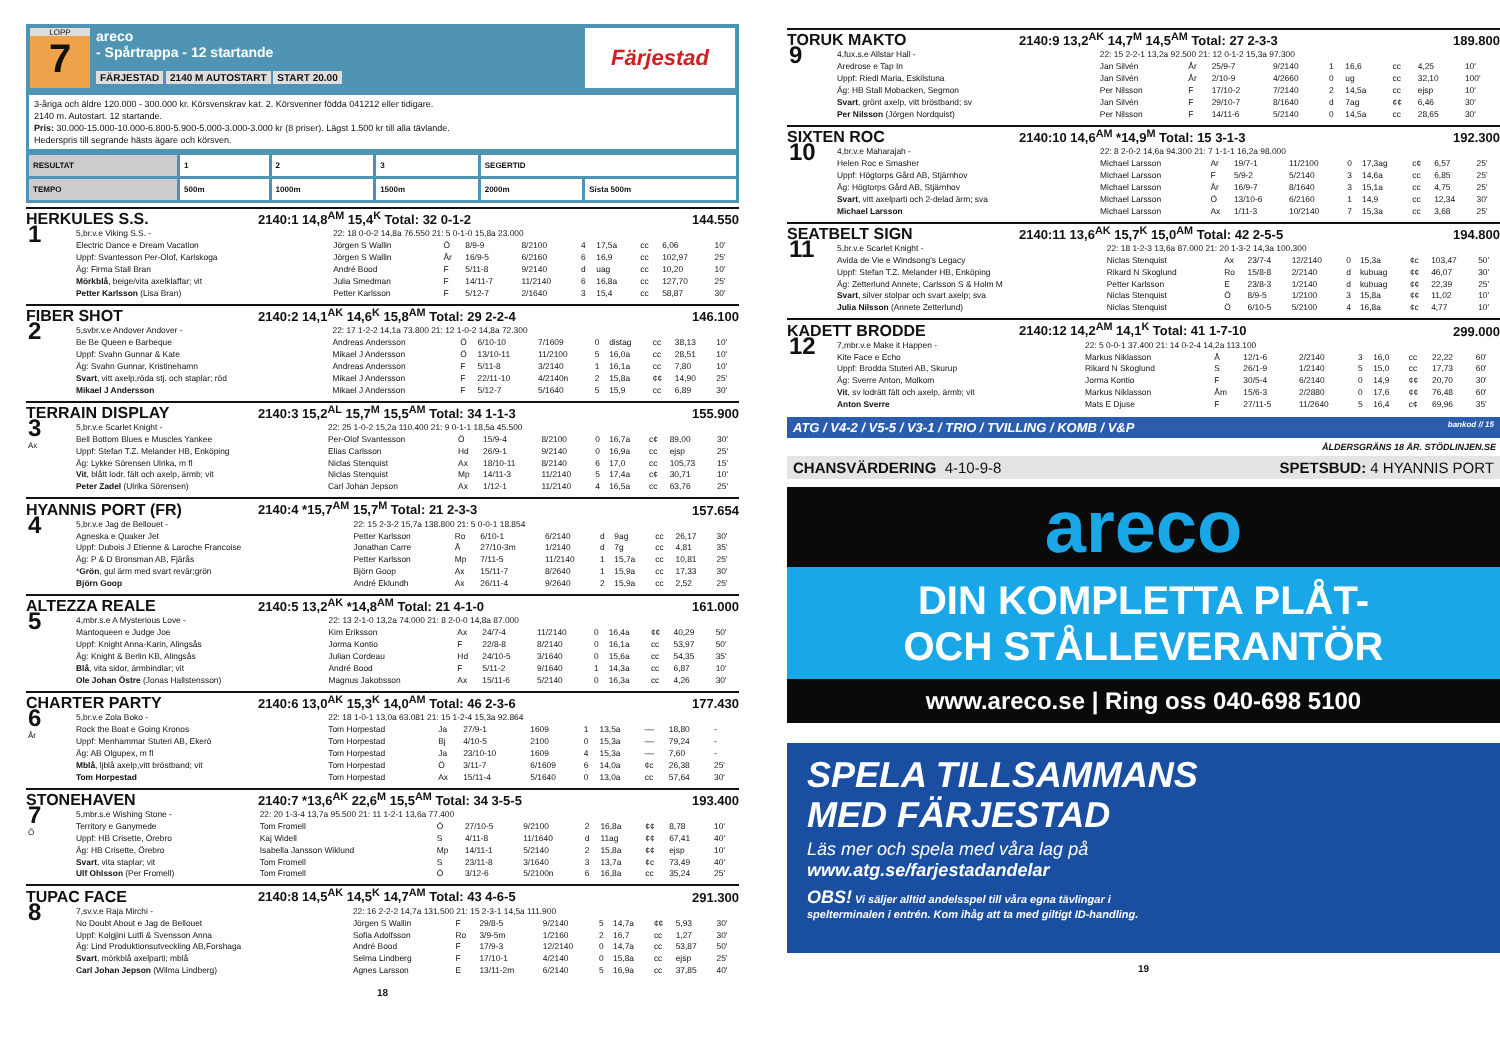LOPP
7
areco
- Spårtrappa - 12 startande
FÄRJESTAD 2140 M AUTOSTART START 20.00
Färjestad
3-åriga och äldre 120.000 - 300.000 kr. Körsvenskrav kat. 2. Körsvenner födda 041212 eller tidigare.
2140 m. Autostart. 12 startande.
Pris: 30.000-15.000-10.000-6.800-5.900-5.000-3.000-3.000 kr (8 priser). Lägst 1.500 kr till alla tävlande.
Hederspris till segrande hästs ägare och körsven.
| RESULTAT | 1 | 2 | 3 | SEGERTID | |
| TEMPO | 500m | 1000m | 1500m | 2000m | Sista 500m |
HERKULES S.S. 2140:1 14,8<sup>AM</sup> 15,4<sup>K</sup> Total: 32 0-1-2 144.550
| 1 | 5,br.v.e Viking S.S. - | 22: 18 0-0-2 14,8a 76.550 21: 5 0-1-0 15,8a 23.000 | | | | | | | | |
| | Electric Dance e Dream Vacation | Jörgen S Wallin | Ö | 8/9-9 | 8/2100 | 4 | 17,5a | cc | 6,06 | 10' |
| | Uppf: Svantesson Per-Olof, Karlskoga | Jörgen S Wallin | År | 16/9-5 | 6/2160 | 6 | 16,9 | cc | 102,97 | 25' |
| | Äg: Firma Stall Bran | André Bood | F | 5/11-8 | 9/2140 | d | uag | cc | 10,20 | 10' |
| | Mörkblå , beige/vita axelklaffar; vit | Julia Smedman | F | 14/11-7 | 11/2140 | 6 | 16,8a | cc | 127,70 | 25' |
| | Petter Karlsson (Lisa Bran) | Petter Karlsson | F | 5/12-7 | 2/1640 | 3 | 15,4 | cc | 58,87 | 30' |
FIBER SHOT 2140:2 14,1<sup>AK</sup> 14,6<sup>K</sup> 15,8<sup>AM</sup> Total: 29 2-2-4 146.100
| 2 | 5,svbr.v.e Andover Andover - | 22: 17 1-2-2 14,1a 73.800 21: 12 1-0-2 14,8a 72.300 | | | | | | | | |
| | Be Be Queen e Barbeque | Andreas Andersson | Ö | 6/10-10 | 7/1609 | 0 | distag | cc | 38,13 | 10' |
| | Uppf: Svahn Gunnar & Kate | Mikael J Andersson | Ö | 13/10-11 | 11/2100 | 5 | 16,0a | cc | 28,51 | 10' |
| | Äg: Svahn Gunnar, Kristinehamn | Andreas Andersson | F | 5/11-8 | 3/2140 | 1 | 16,1a | cc | 7,80 | 10' |
| | Svart , vitt axelp,röda stj. och staplar; röd | Mikael J Andersson | F | 22/11-10 | 4/2140n | 2 | 15,8a | ¢¢ | 14,90 | 25' |
| | Mikael J Andersson | Mikael J Andersson | F | 5/12-7 | 5/1640 | 5 | 15,9 | cc | 6,89 | 30' |
TERRAIN DISPLAY 2140:3 15,2<sup>AL</sup> 15,7<sup>M</sup> 15,5<sup>AM</sup> Total: 34 1-1-3 155.900
| 3 Ax | 5,br.v.e Scarlet Knight - | 22: 25 1-0-2 15,2a 110.400 21: 9 0-1-1 18,5a 45.500 | | | | | | | | |
| | Bell Bottom Blues e Muscles Yankee | Per-Olof Svantesson | Ö | 15/9-4 | 8/2100 | 0 | 16,7a | c¢ | 89,00 | 30' |
| | Uppf: Stefan T.Z. Melander HB, Enköping | Elias Carlsson | Hd | 26/9-1 | 9/2140 | 0 | 16,9a | cc | ejsp | 25' |
| | Äg: Lykke Sörensen Ulrika, m fl | Niclas Stenquist | Ax | 18/10-11 | 8/2140 | 6 | 17,0 | cc | 105,73 | 15' |
| | Vit , blått lodr. fält och axelp, ärmb; vit | Niclas Stenquist | Mp | 14/11-3 | 11/2140 | 5 | 17,4a | c¢ | 30,71 | 10' |
| | Peter Zadel (Ulrika Sörensen) | Carl Johan Jepson | Ax | 1/12-1 | 11/2140 | 4 | 16,5a | cc | 63,76 | 25' |
HYANNIS PORT (FR) 2140:4 *15,7<sup>AM</sup> 15,7<sup>M</sup> Total: 21 2-3-3 157.654
| 4 | 5,br.v.e Jag de Bellouet - | 22: 15 2-3-2 15,7a 138.800 21: 5 0-0-1 18.854 | | | | | | | | |
| | Agneska e Quaker Jet | Petter Karlsson | Ro | 6/10-1 | 6/2140 | d | 9ag | cc | 26,17 | 30' |
| | Uppf: Dubois J Etienne & Laroche Francoise | Jonathan Carre | Å | 27/10-3m | 1/2140 | d | 7g | cc | 4,81 | 35' |
| | Äg: P & D Bronsman AB, Fjärås | Petter Karlsson | Mp | 7/11-5 | 11/2140 | 1 | 15,7a | cc | 10,81 | 25' |
| | * Grön , gul ärm med svart revär;grön | Björn Goop | Ax | 15/11-7 | 8/2640 | 1 | 15,9a | cc | 17,33 | 30' |
| | Björn Goop | André Eklundh | Ax | 26/11-4 | 9/2640 | 2 | 15,9a | cc | 2,52 | 25' |
ALTEZZA REALE 2140:5 13,2<sup>AK</sup> *14,8<sup>AM</sup> Total: 21 4-1-0 161.000
| 5 | 4,mbr.s.e A Mysterious Love - | 22: 13 2-1-0 13,2a 74.000 21: 8 2-0-0 14,8a 87.000 | | | | | | | | |
| | Mantoqueen e Judge Joe | Kim Eriksson | Ax | 24/7-4 | 11/2140 | 0 | 16,4a | ¢¢ | 40,29 | 50' |
| | Uppf: Knight Anna-Karin, Alingsås | Jorma Kontio | F | 22/8-8 | 8/2140 | 0 | 16,1a | cc | 53,97 | 50' |
| | Äg: Knight & Berlin KB, Alingsås | Julian Cordeau | Hd | 24/10-5 | 3/1640 | 0 | 15,6a | cc | 54,35 | 35' |
| | Blå , vita sidor, ärmbindlar; vit | André Bood | F | 5/11-2 | 9/1640 | 1 | 14,3a | cc | 6,87 | 10' |
| | Ole Johan Östre (Jonas Hallstensson) | Magnus Jakobsson | Ax | 15/11-6 | 5/2140 | 0 | 16,3a | cc | 4,26 | 30' |
CHARTER PARTY 2140:6 13,0<sup>AK</sup> 15,3<sup>K</sup> 14,0<sup>AM</sup> Total: 46 2-3-6 177.430
| 6 År | 5,br.v.e Zola Boko - | 22: 18 1-0-1 13,0a 63.081 21: 15 1-2-4 15,3a 92.864 | | | | | | | | |
| | Rock the Boat e Going Kronos | Tom Horpestad | Ja | 27/9-1 | 1609 | 1 | 13,5a | –– | 18,80 | - |
| | Uppf: Menhammar Stuteri AB, Ekerö | Tom Horpestad | Bj | 4/10-5 | 2100 | 0 | 15,3a | –– | 79,24 | - |
| | Äg: AB Olgupex, m fl | Tom Horpestad | Ja | 23/10-10 | 1609 | 4 | 15,3a | –– | 7,60 | - |
| | Mblå , ljblå axelp,vitt bröstband; vit | Tom Horpestad | Ö | 3/11-7 | 6/1609 | 6 | 14,0a | ¢c | 26,38 | 25' |
| | Tom Horpestad | Tom Horpestad | Ax | 15/11-4 | 5/1640 | 0 | 13,0a | cc | 57,64 | 30' |
STONEHAVEN 2140:7 *13,6<sup>AK</sup> 22,6<sup>M</sup> 15,5<sup>AM</sup> Total: 34 3-5-5 193.400
| 7 Ö | 5,mbr.s.e Wishing Stone - | 22: 20 1-3-4 13,7a 95.500 21: 11 1-2-1 13,6a 77.400 | | | | | | | | |
| | Territory e Ganymede | Tom Fromell | Ö | 27/10-5 | 9/2100 | 2 | 16,8a | ¢¢ | 8,78 | 10' |
| | Uppf: HB Crisette, Örebro | Kaj Widell | S | 4/11-8 | 11/1640 | d | 11ag | ¢¢ | 67,41 | 40' |
| | Äg: HB Crisette, Örebro | Isabella Jansson Wiklund | Mp | 14/11-1 | 5/2140 | 2 | 15,8a | ¢¢ | ejsp | 10' |
| | Svart , vita staplar; vit | Tom Fromell | S | 23/11-8 | 3/1640 | 3 | 13,7a | ¢c | 73,49 | 40' |
| | Ulf Ohlsson (Per Fromell) | Tom Fromell | Ö | 3/12-6 | 5/2100n | 6 | 16,8a | cc | 35,24 | 25' |
TUPAC FACE 2140:8 14,5<sup>AK</sup> 14,5<sup>K</sup> 14,7<sup>AM</sup> Total: 43 4-6-5 291.300
| 8 | 7,sv.v.e Raja Mirchi - | 22: 16 2-2-2 14,7a 131.500 21: 15 2-3-1 14,5a 111.900 | | | | | | | | |
| | No Doubt About e Jag de Bellouet | Jörgen S Wallin | F | 29/8-5 | 9/2140 | 5 | 14,7a | ¢¢ | 5,93 | 30' |
| | Uppf: Kolgjini Lutfi & Svensson Anna | Sofia Adolfsson | Ro | 3/9-5m | 1/2160 | 2 | 16,7 | cc | 1,27 | 30' |
| | Äg: Lind Produktionsutveckling AB,Forshaga | André Bood | F | 17/9-3 | 12/2140 | 0 | 14,7a | cc | 53,87 | 50' |
| | Svart , mörkblå axelparti; mblå | Selma Lindberg | F | 17/10-1 | 4/2140 | 0 | 15,8a | cc | ejsp | 25' |
| | Carl Johan Jepson (Wilma Lindberg) | Agnes Larsson | E | 13/11-2m | 6/2140 | 5 | 16,9a | cc | 37,85 | 40' |
18
TORUK MAKTO 2140:9 13,2<sup>AK</sup> 14,7<sup>M</sup> 14,5<sup>AM</sup> Total: 27 2-3-3 189.800
| 9 | 4,fux.s.e Allstar Hall - | 22: 15 2-2-1 13,2a 92.500 21: 12 0-1-2 15,3a 97.300 | | | | | | | | |
| | Aredrose e Tap In | Jan Silvén | År | 25/9-7 | 9/2140 | 1 | 16,6 | cc | 4,25 | 10' |
| | Uppf: Riedl Maria, Eskilstuna | Jan Silvén | År | 2/10-9 | 4/2660 | 0 | ug | cc | 32,10 | 100' |
| | Äg: HB Stall Mobacken, Segmon | Per Nilsson | F | 17/10-2 | 7/2140 | 2 | 14,5a | cc | ejsp | 10' |
| | Svart , grönt axelp, vitt bröstband; sv | Jan Silvén | F | 29/10-7 | 8/1640 | d | 7ag | ¢¢ | 6,46 | 30' |
| | Per Nilsson (Jörgen Nordquist) | Per Nilsson | F | 14/11-6 | 5/2140 | 0 | 14,5a | cc | 28,65 | 30' |
SIXTEN ROC 2140:10 14,6<sup>AM</sup> *14,9<sup>M</sup> Total: 15 3-1-3 192.300
| 10 | 4,br.v.e Maharajah - | 22: 8 2-0-2 14,6a 94.300 21: 7 1-1-1 16,2a 98.000 | | | | | | | | |
| | Helen Roc e Smasher | Michael Larsson | Ar | 19/7-1 | 11/2100 | 0 | 17,3ag | c¢ | 6,57 | 25' |
| | Uppf: Högtorps Gård AB, Stjärnhov | Michael Larsson | F | 5/9-2 | 5/2140 | 3 | 14,6a | cc | 6,85 | 25' |
| | Äg: Högtorps Gård AB, Stjärnhov | Michael Larsson | År | 16/9-7 | 8/1640 | 3 | 15,1a | cc | 4,75 | 25' |
| | Svart , vitt axelparti och 2-delad ärm; sva | Michael Larsson | Ö | 13/10-6 | 6/2160 | 1 | 14,9 | cc | 12,34 | 30' |
| | Michael Larsson | Michael Larsson | Ax | 1/11-3 | 10/2140 | 7 | 15,3a | cc | 3,68 | 25' |
SEATBELT SIGN 2140:11 13,6<sup>AK</sup> 15,7<sup>K</sup> 15,0<sup>AM</sup> Total: 42 2-5-5 194.800
| 11 | 5,br.v.e Scarlet Knight - | 22: 18 1-2-3 13,6a 87.000 21: 20 1-3-2 14,3a 100.300 | | | | | | | | |
| | Avida de Vie e Windsong's Legacy | Niclas Stenquist | Ax | 23/7-4 | 12/2140 | 0 | 15,3a | ¢c | 103,47 | 50' |
| | Uppf: Stefan T.Z. Melander HB, Enköping | Rikard N Skoglund | Ro | 15/8-8 | 2/2140 | d | kubuag | ¢¢ | 46,07 | 30' |
| | Äg: Zetterlund Annete, Carlsson S & Holm M | Petter Karlsson | E | 23/8-3 | 1/2140 | d | kubuag | ¢¢ | 22,39 | 25' |
| | Svart , silver stolpar och svart axelp; sva | Niclas Stenquist | Ö | 8/9-5 | 1/2100 | 3 | 15,8a | ¢¢ | 11,02 | 10' |
| | Julia Nilsson (Annete Zetterlund) | Niclas Stenquist | Ö | 6/10-5 | 5/2100 | 4 | 16,8a | ¢c | 4,77 | 10' |
KADETT BRODDE 2140:12 14,2<sup>AM</sup> 14,1<sup>K</sup> Total: 41 1-7-10 299.000
| 12 | 7,mbr.v.e Make it Happen - | 22: 5 0-0-1 37.400 21: 14 0-2-4 14,2a 113.100 | | | | | | | | |
| | Kite Face e Echo | Markus Niklasson | Å | 12/1-6 | 2/2140 | 3 | 16,0 | cc | 22,22 | 60' |
| | Uppf: Brodda Stuteri AB, Skurup | Rikard N Skoglund | S | 26/1-9 | 1/2140 | 5 | 15,0 | cc | 17,73 | 60' |
| | Äg: Sverre Anton, Molkom | Jorma Kontio | F | 30/5-4 | 6/2140 | 0 | 14,9 | ¢¢ | 20,70 | 30' |
| | Vit , sv lodrätt fält och axelp, ärmb; vit | Markus Niklasson | Åm | 15/6-3 | 2/2880 | 0 | 17,6 | ¢¢ | 76,48 | 60' |
| | Anton Sverre | Mats E Djuse | F | 27/11-5 | 11/2640 | 5 | 16,4 | c¢ | 69,96 | 35' |
ATG / V4-2 / V5-5 / V3-1 / TRIO / TVILLING / KOMB / V&P bankod // 15
ÅLDERSGRÄNS 18 ÅR. STÖDLINJEN.SE
CHANSVÄRDERING 4-10-9-8 SPETSBUD: 4 HYANNIS PORT
areco
DIN KOMPLETTA PLÅT-
OCH STÅLLEVERANTÖR
www.areco.se | Ring oss 040-698 5100
SPELA TILLSAMMANS
MED FÄRJESTAD
Läs mer och spela med våra lag på
www.atg.se/farjestadandelar
OBS! Vi säljer alltid andelsspel till våra egna tävlingar i
spelterminalen i entrén. Kom ihåg att ta med giltigt ID-handling.
19